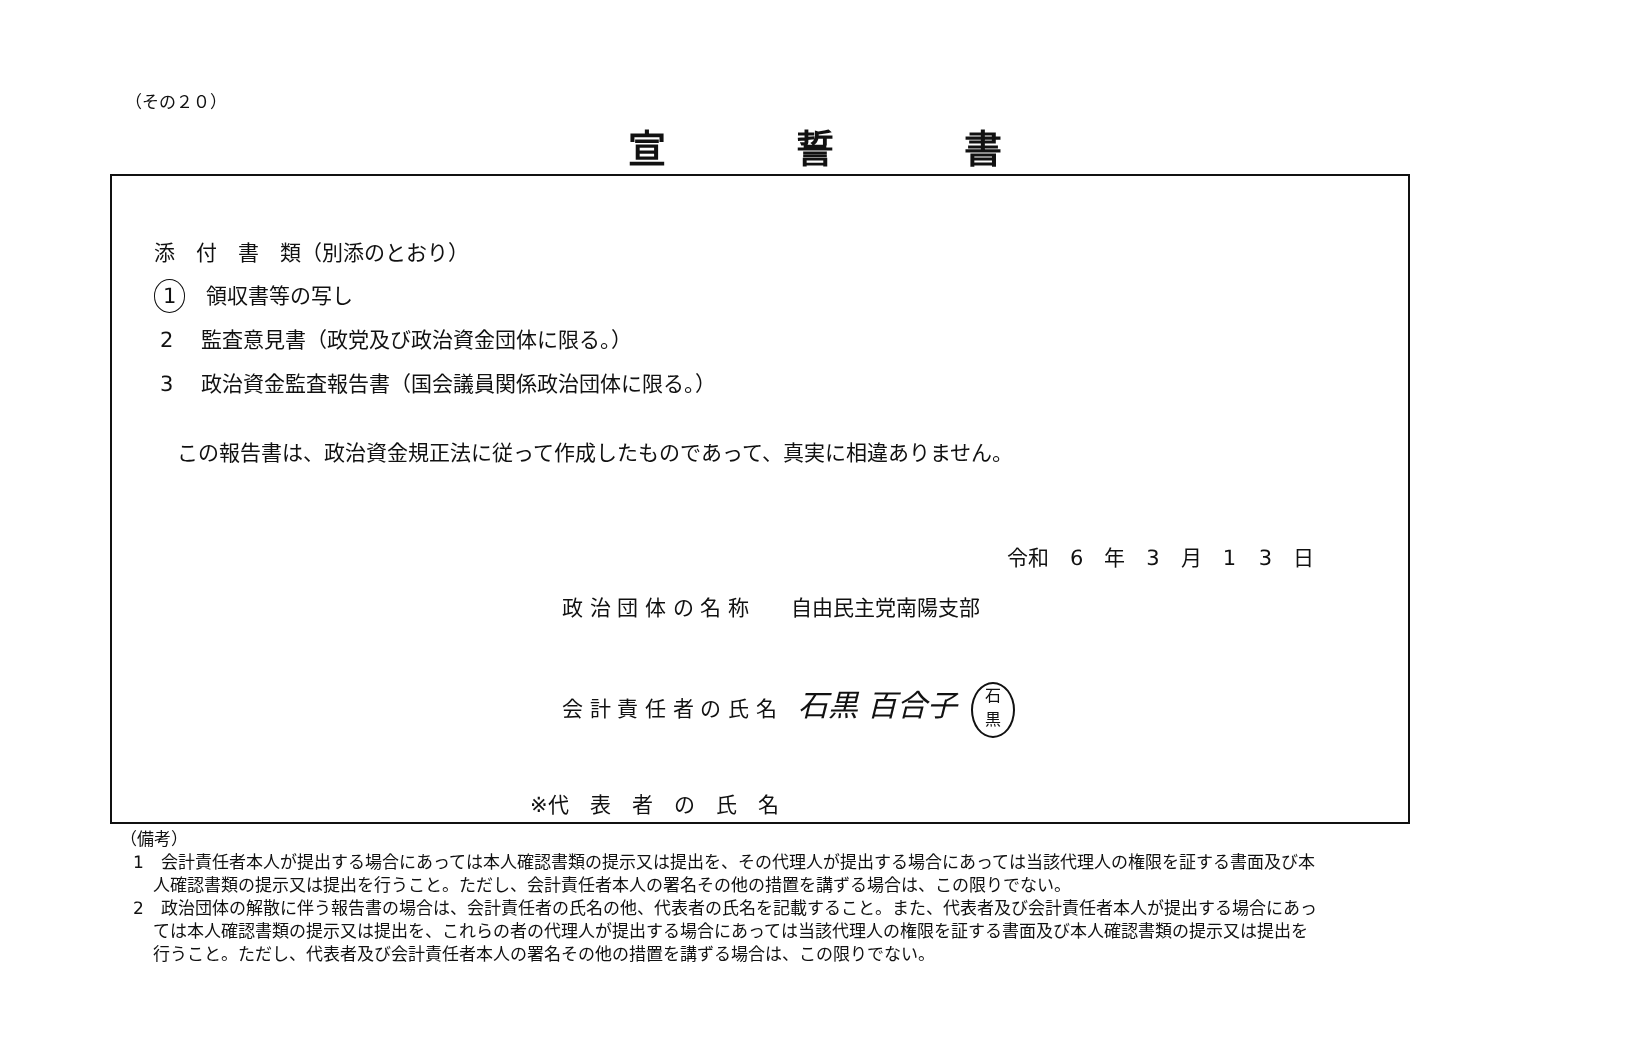（その２０）
宣誓書
添　付　書　類（別添のとおり）
1　領収書等の写し
2　 監査意見書（政党及び政治資金団体に限る。）
3　 政治資金監査報告書（国会議員関係政治団体に限る。）
この報告書は、政治資金規正法に従って作成したものであって、真実に相違ありません。
令和　6　年　3　月　1 3　日
政 治 団 体 の 名 称　　自由民主党南陽支部
会 計 責 任 者 の 氏 名　石黒 百合子 石
黒
※代　表　者　の　氏　名
（備考）
1　会計責任者本人が提出する場合にあっては本人確認書類の提示又は提出を、その代理人が提出する場合にあっては当該代理人の権限を証する書面及び本人確認書類の提示又は提出を行うこと。ただし、会計責任者本人の署名その他の措置を講ずる場合は、この限りでない。
2　政治団体の解散に伴う報告書の場合は、会計責任者の氏名の他、代表者の氏名を記載すること。また、代表者及び会計責任者本人が提出する場合にあっては本人確認書類の提示又は提出を、これらの者の代理人が提出する場合にあっては当該代理人の権限を証する書面及び本人確認書類の提示又は提出を行うこと。ただし、代表者及び会計責任者本人の署名その他の措置を講ずる場合は、この限りでない。